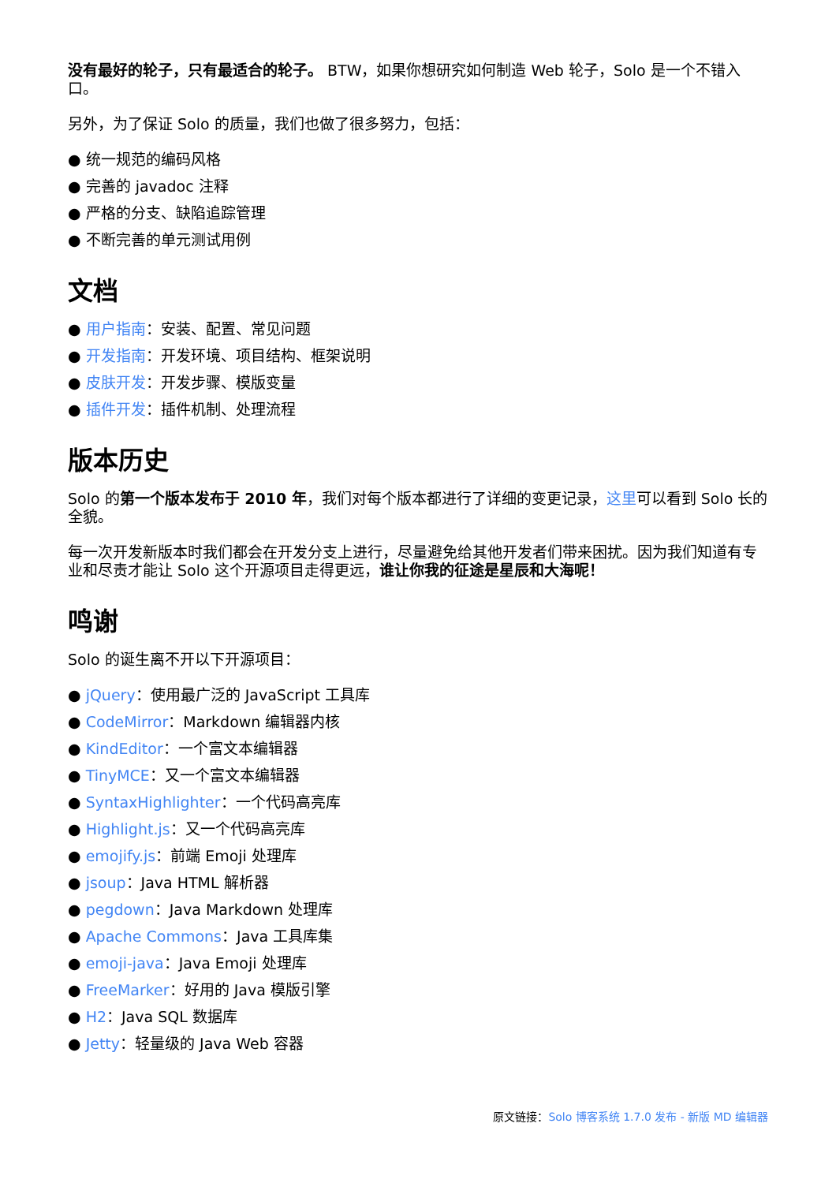没有最好的轮子，只有最适合的轮子。 BTW，如果你想研究如何制造 Web 轮子，Solo 是一个不错入口。
另外，为了保证 Solo 的质量，我们也做了很多努力，包括：
● 统一规范的编码风格
● 完善的 javadoc 注释
● 严格的分支、缺陷追踪管理
● 不断完善的单元测试用例
文档
● 用户指南：安装、配置、常见问题
● 开发指南：开发环境、项目结构、框架说明
● 皮肤开发：开发步骤、模版变量
● 插件开发：插件机制、处理流程
版本历史
Solo 的第一个版本发布于 2010 年，我们对每个版本都进行了详细的变更记录，这里可以看到 Solo 长的全貌。
每一次开发新版本时我们都会在开发分支上进行，尽量避免给其他开发者们带来困扰。因为我们知道有专业和尽责才能让 Solo 这个开源项目走得更远，谁让你我的征途是星辰和大海呢！
鸣谢
Solo 的诞生离不开以下开源项目：
● jQuery：使用最广泛的 JavaScript 工具库
● CodeMirror：Markdown 编辑器内核
● KindEditor：一个富文本编辑器
● TinyMCE：又一个富文本编辑器
● SyntaxHighlighter：一个代码高亮库
● Highlight.js：又一个代码高亮库
● emojify.js：前端 Emoji 处理库
● jsoup：Java HTML 解析器
● pegdown：Java Markdown 处理库
● Apache Commons：Java 工具库集
● emoji-java：Java Emoji 处理库
● FreeMarker：好用的 Java 模版引擎
● H2：Java SQL 数据库
● Jetty：轻量级的 Java Web 容器
原文链接：Solo 博客系统 1.7.0 发布 - 新版 MD 编辑器